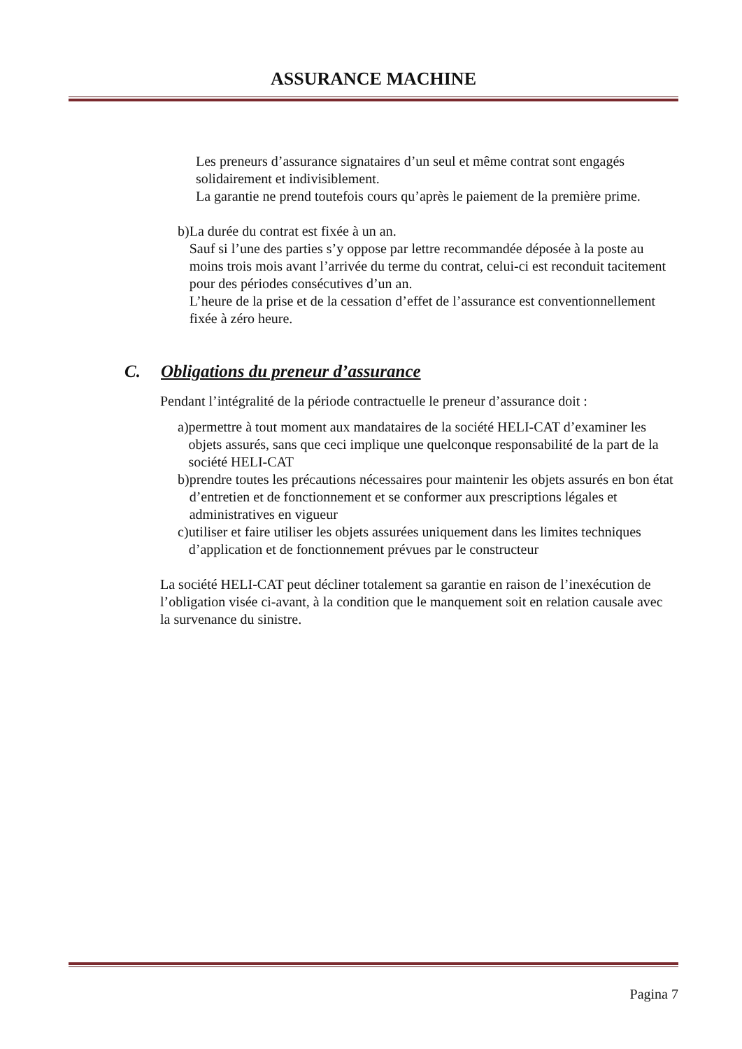ASSURANCE MACHINE
Les preneurs d’assurance signataires d’un seul et même contrat sont engagés solidairement et indivisiblement.
La garantie ne prend toutefois cours qu’après le paiement de la première prime.
b) La durée du contrat est fixée à un an.
Sauf si l’une des parties s’y oppose par lettre recommandée déposée à la poste au moins trois mois avant l’arrivée du terme du contrat, celui-ci est reconduit tacitement pour des périodes consécutives d’un an.
L’heure de la prise et de la cessation d’effet de l’assurance est conventionnellement fixée à zéro heure.
C. Obligations du preneur d’assurance
Pendant l’intégralité de la période contractuelle le preneur d’assurance doit :
a) permettre à tout moment aux mandataires de la société HELI-CAT d’examiner les objets assurés, sans que ceci implique une quelconque responsabilité de la part de la société HELI-CAT
b) prendre toutes les précautions nécessaires pour maintenir les objets assurés en bon état d’entretien et de fonctionnement et se conformer aux prescriptions légales et administratives en vigueur
c) utiliser et faire utiliser les objets assurées uniquement dans les limites techniques d’application et de fonctionnement prévues par le constructeur
La société HELI-CAT peut décliner totalement sa garantie en raison de l’inexécution de l’obligation visée ci-avant, à la condition que le manquement soit en relation causale avec la survenance du sinistre.
Pagina 7